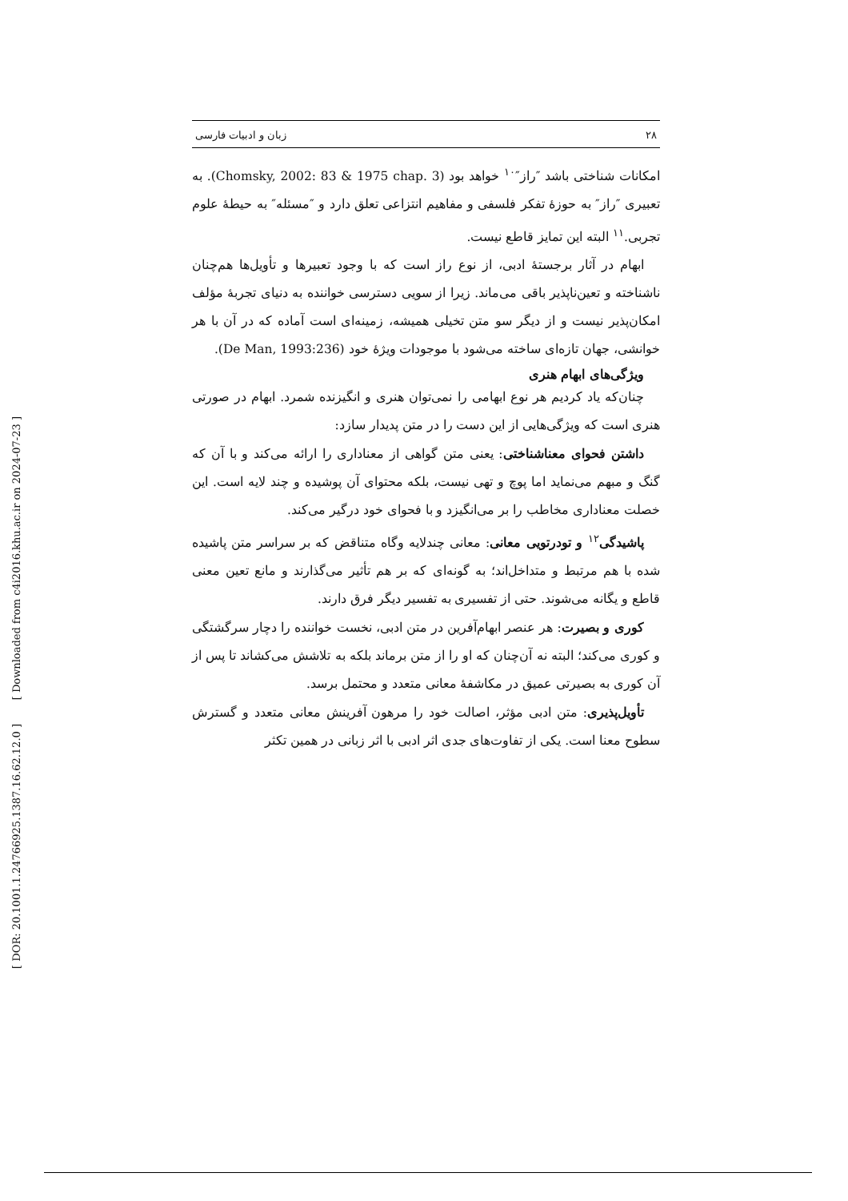[ Downloaded from c4i2016.khu.ac.ir on 2024-07-23 ]
[ DOR: 20.1001.1.24766925.1387.16.62.12.0 ]
۲۸ زبان و ادبیات فارسی
امکانات شناختی باشد ″راز″<sup>۱۰</sup> خواهد بود (Chomsky, 2002: 83 & 1975 chap. 3). به تعبیری ″راز″ به حوزهٔ تفکر فلسفی و مفاهیم انتزاعی تعلق دارد و ″مسئله″ به حیطهٔ علوم تجربی.<sup>۱۱</sup> البته این تمایز قاطع نیست.
ابهام در آثار برجستهٔ ادبی، از نوع راز است که با وجود تعبیرها و تأویل‌ها هم‌چنان ناشناخته و تعین‌ناپذیر باقی می‌ماند. زیرا از سویی دسترسی خواننده به دنیای تجربهٔ مؤلف امکان‌پذیر نیست و از دیگر سو متن تخیلی همیشه، زمینه‌ای است آماده که در آن با هر خوانشی، جهان تازه‌ای ساخته می‌شود با موجودات ویژهٔ خود (De Man, 1993:236).
ویژگی‌های ابهام هنری
چنان‌که یاد کردیم هر نوع ابهامی را نمی‌توان هنری و انگیزنده شمرد. ابهام در صورتی هنری است که ویژگی‌هایی از این دست را در متن پدیدار سازد:
داشتن فحوای معناشناختی: یعنی متن گواهی از معناداری را ارائه می‌کند و با آن که گنگ و مبهم می‌نماید اما پوچ و تهی نیست، بلکه محتوای آن پوشیده و چند لایه است. این خصلت معناداری مخاطب را بر می‌انگیزد و با فحوای خود درگیر می‌کند.
پاشیدگی<sup>۱۲</sup> و تودرتویی معانی: معانی چندلایه وگاه متناقض که بر سراسر متن پاشیده شده با هم مرتبط و متداخل‌اند؛ به گونه‌ای که بر هم تأثیر می‌گذارند و مانع تعین معنی قاطع و یگانه می‌شوند. حتی از تفسیری به تفسیر دیگر فرق دارند.
کوری و بصیرت: هر عنصر ابهام‌آفرین در متن ادبی، نخست خواننده را دچار سرگشتگی و کوری می‌کند؛ البته نه آن‌چنان که او را از متن برماند بلکه به تلاشش می‌کشاند تا پس از آن کوری به بصیرتی عمیق در مکاشفهٔ معانی متعدد و محتمل برسد.
تأویل‌پذیری: متن ادبی مؤثر، اصالت خود را مرهون آفرینش معانی متعدد و گسترش سطوح معنا است. یکی از تفاوت‌های جدی اثر ادبی با اثر زبانی در همین تکثر